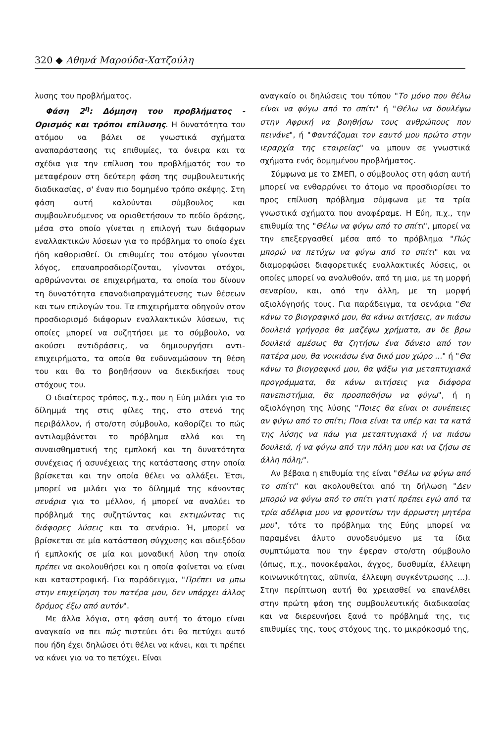320 ◆ Αθηνά Μαρούδα-Χατζούλη
λυσης του προβλήματος.
Φάση 2<sup>η</sup>: Δόμηση του προβλήματος - Ορισμός και τρόποι επίλυσης. Η δυνατότητα του ατόμου να βάλει σε γνωστικά σχήματα αναπαράστασης τις επιθυμίες, τα όνειρα και τα σχέδια για την επίλυση του προβλήματός του το μεταφέρουν στη δεύτερη φάση της συμβουλευτικής διαδικασίας, σ' έναν πιο δομημένο τρόπο σκέψης. Στη φάση αυτή καλούνται σύμβουλος και συμβουλευόμενος να οριοθετήσουν το πεδίο δράσης, μέσα στο οποίο γίνεται η επιλογή των διάφορων εναλλακτικών λύσεων για το πρόβλημα το οποίο έχει ήδη καθορισθεί. Οι επιθυμίες του ατόμου γίνονται λόγος, επαναπροσδιορίζονται, γίνονται στόχοι, αρθρώνονται σε επιχειρήματα, τα οποία του δίνουν τη δυνατότητα επαναδιαπραγμάτευσης των θέσεων και των επιλογών του. Τα επιχειρήματα οδηγούν στον προσδιορισμό διάφορων εναλλακτικών λύσεων, τις οποίες μπορεί να συζητήσει με το σύμβουλο, να ακούσει αντιδράσεις, να δημιουργήσει αντι-επιχειρήματα, τα οποία θα ενδυναμώσουν τη θέση του και θα το βοηθήσουν να διεκδικήσει τους στόχους του.
Ο ιδιαίτερος τρόπος, π.χ., που η Εύη μιλάει για το δίλημμά της στις φίλες της, στο στενό της περιβάλλον, ή στο/στη σύμβουλο, καθορίζει το πώς αντιλαμβάνεται το πρόβλημα αλλά και τη συναισθηματική της εμπλοκή και τη δυνατότητα συνέχειας ή ασυνέχειας της κατάστασης στην οποία βρίσκεται και την οποία θέλει να αλλάξει. Έτσι, μπορεί να μιλάει για το δίλημμά της κάνοντας σενάρια για το μέλλον, ή μπορεί να αναλύει το πρόβλημά της συζητώντας και εκτιμώντας τις διάφορες λύσεις και τα σενάρια. Ή, μπορεί να βρίσκεται σε μία κατάσταση σύγχυσης και αδιεξόδου ή εμπλοκής σε μία και μοναδική λύση την οποία πρέπει να ακολουθήσει και η οποία φαίνεται να είναι και καταστροφική. Για παράδειγμα, "Πρέπει να μπω στην επιχείρηση του πατέρα μου, δεν υπάρχει άλλος δρόμος έξω από αυτόν".
Με άλλα λόγια, στη φάση αυτή το άτομο είναι αναγκαίο να πει πώς πιστεύει ότι θα πετύχει αυτό που ήδη έχει δηλώσει ότι θέλει να κάνει, και τι πρέπει να κάνει για να το πετύχει. Είναι
αναγκαίο οι δηλώσεις του τύπου "Το μόνο που θέλω είναι να φύγω από το σπίτι" ή "Θέλω να δουλέψω στην Αφρική να βοηθήσω τους ανθρώπους που πεινάνε", ή "Φαντάζομαι τον εαυτό μου πρώτο στην ιεραρχία της εταιρείας" να μπουν σε γνωστικά σχήματα ενός δομημένου προβλήματος.
Σύμφωνα με το ΣΜΕΠ, ο σύμβουλος στη φάση αυτή μπορεί να ενθαρρύνει το άτομο να προσδιορίσει το προς επίλυση πρόβλημα σύμφωνα με τα τρία γνωστικά σχήματα που αναφέραμε. Η Εύη, π.χ., την επιθυμία της "Θέλω να φύγω από το σπίτι", μπορεί να την επεξεργασθεί μέσα από το πρόβλημα "Πώς μπορώ να πετύχω να φύγω από το σπίτι" και να διαμορφώσει διαφορετικές εναλλακτικές λύσεις, οι οποίες μπορεί να αναλυθούν, από τη μια, με τη μορφή σεναρίου, και, από την άλλη, με τη μορφή αξιολόγησής τους. Για παράδειγμα, τα σενάρια "Θα κάνω το βιογραφικό μου, θα κάνω αιτήσεις, αν πιάσω δουλειά γρήγορα θα μαζέψω χρήματα, αν δε βρω δουλειά αμέσως θα ζητήσω ένα δάνειο από τον πατέρα μου, θα νοικιάσω ένα δικό μου χώρο ..." ή "Θα κάνω το βιογραφικό μου, θα ψάξω για μεταπτυχιακά προγράμματα, θα κάνω αιτήσεις για διάφορα πανεπιστήμια, θα προσπαθήσω να φύγω", ή η αξιολόγηση της λύσης "Ποιες θα είναι οι συνέπειες αν φύγω από το σπίτι; Ποια είναι τα υπέρ και τα κατά της λύσης να πάω για μεταπτυχιακά ή να πιάσω δουλειά, ή να φύγω από την πόλη μου και να ζήσω σε άλλη πόλη;".
Αν βέβαια η επιθυμία της είναι "Θέλω να φύγω από το σπίτι" και ακολουθείται από τη δήλωση "Δεν μπορώ να φύγω από το σπίτι γιατί πρέπει εγώ από τα τρία αδέλφια μου να φροντίσω την άρρωστη μητέρα μου", τότε το πρόβλημα της Εύης μπορεί να παραμένει άλυτο συνοδευόμενο με τα ίδια συμπτώματα που την έφεραν στο/στη σύμβουλο (όπως, π.χ., πονοκέφαλοι, άγχος, δυσθυμία, έλλειψη κοινωνικότητας, αϋπνία, έλλειψη συγκέντρωσης ...). Στην περίπτωση αυτή θα χρειασθεί να επανέλθει στην πρώτη φάση της συμβουλευτικής διαδικασίας και να διερευνήσει ξανά το πρόβλημά της, τις επιθυμίες της, τους στόχους της, το μικρόκοσμό της,